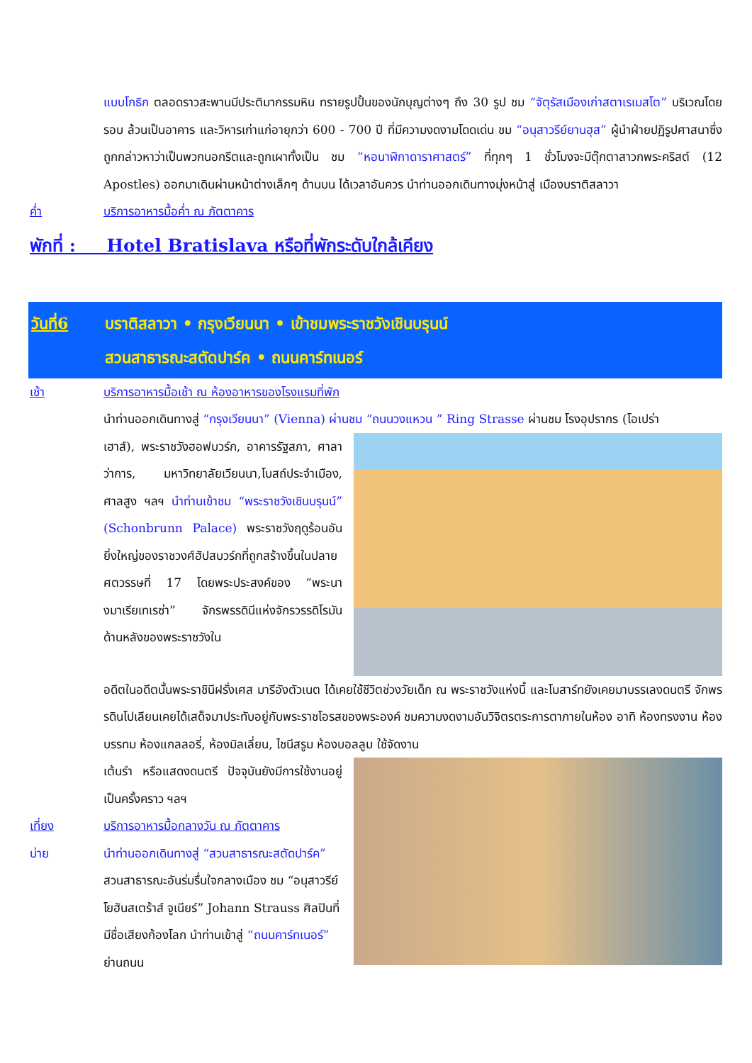แบบโกธิก ตลอดราวสะพานมีประติมากรรมหิน ทรายรูปปั้นของนักบุญต่างๆ ถึง 30 รูป ชม “จัตุรัสเมืองเก่าสตาเรเมสโต” บริเวณโดยรอบ ล้วนเป็นอาคาร และวิหารเก่าแก่อายุกว่า 600 - 700 ปี ที่มีความงดงามโดดเด่น ชม “อนุสาวรีย์ยานฮุส” ผู้นำฝ่ายปฏิรูปศาสนาซึ่งถูกกล่าวหาว่าเป็นพวกนอกรีตและถูกเผาทั้งเป็น ชม “หอนาฬิกาดาราศาสตร์” ที่ทุกๆ 1 ชั่วโมงจะมีตุ๊กตาสาวกพระคริสต์ (12 Apostles) ออกมาเดินผ่านหน้าต่างเล็กๆ ด้านบน ได้เวลาอันควร นำท่านออกเดินทางมุ่งหน้าสู่ เมืองบราติสลาวา
ค่ำ บริการอาหารมื้อค่ำ ณ ภัตตาคาร
พักที่ : Hotel Bratislava หรือที่พักระดับใกล้เคียง
วันที่6 บราติสลาวา • กรุงเวียนนา • เข้าชมพระราชวังเชินบรุนน์
สวนสาธารณะสตัดปาร์ค • ถนนคาร์ทเนอร์
เช้า บริการอาหารมื้อเช้า ณ ห้องอาหารของโรงแรมที่พัก
นำท่านออกเดินทางสู่ “กรุงเวียนนา” (Vienna) ผ่านชม “ถนนวงแหวน ” Ring Strasse ผ่านชม โรงอุปรากร (โอเปร่า
เฮาส์), พระราชวังฮอฟบวร์ก, อาคารรัฐสภา, ศาลาว่าการ, มหาวิทยาลัยเวียนนา,โบสถ์ประจำเมือง, ศาลสูง ฯลฯ นำท่านเข้าชม “พระราชวังเชินบรุนน์” (Schonbrunn Palace) พระราชวังฤดูร้อนอันยิ่งใหญ่ของราชวงศ์ฮัปสบวร์กที่ถูกสร้างขึ้นในปลายศตวรรษที่ 17 โดยพระประสงค์ของ “พระนางมาเรียเทเรซ่า” จักรพรรดินีแห่งจักรวรรดิโรมัน ด้านหลังของพระราชวังใน
อดีตในอดีตนั้นพระราชินีฝรั่งเศส มารีอังตัวเนต ได้เคยใช้ชีวิตช่วงวัยเด็ก ณ พระราชวังแห่งนี้ และโมสาร์ทยังเคยมาบรรเลงดนตรี จักพรรดินโปเลียนเคยได้เสด็จมาประทับอยู่กับพระราชโอรสของพระองค์ ชมความงดงามอันวิจิตรตระการตาภายในห้อง อาทิ ห้องทรงงาน ห้องบรรทม ห้องแกลลอรี่, ห้องมิลเลี่ยน, ไชนีสรูม ห้องบอลลูม ใช้จัดงาน
เต้นรำ หรือแสดงดนตรี ปัจจุบันยังมีการใช้งานอยู่เป็นครั้งคราว ฯลฯ
เที่ยง บริการอาหารมื้อกลางวัน ณ ภัตตาคาร
บ่าย นำท่านออกเดินทางสู่ “สวนสาธารณะสตัดปาร์ค” สวนสาธารณะอันร่มรื่นใจกลางเมือง ชม “อนุสาวรีย์ โยฮันสเตร้าส์ จูเนียร์” Johann Strauss ศิลปินที่มีชื่อเสียงก้องโลก นำท่านเข้าสู่ “ถนนคาร์ทเนอร์” ย่านถนน